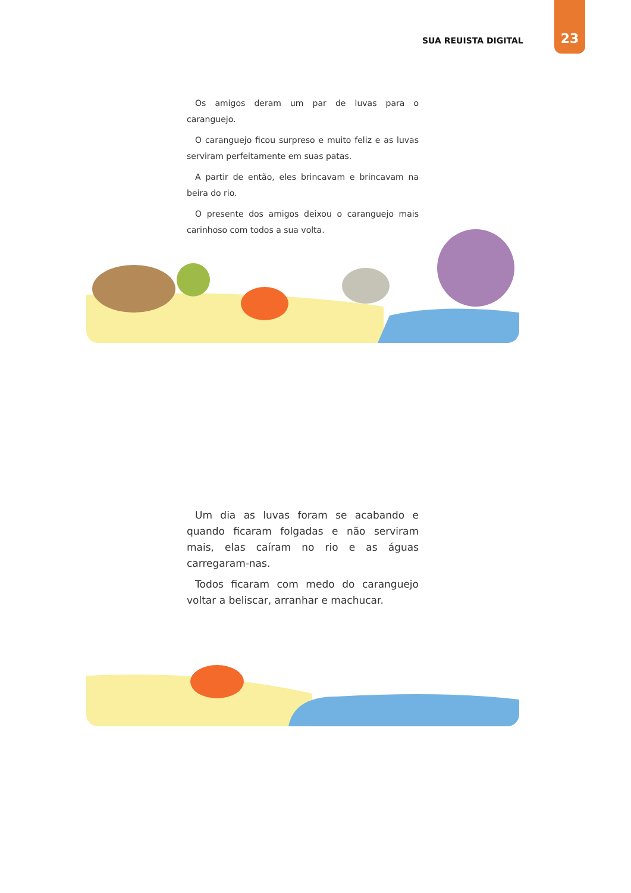SUA REUISTA DIGITAL
23
Os amigos deram um par de luvas para o caranguejo.
O caranguejo ficou surpreso e muito feliz e as luvas serviram perfeitamente em suas patas.
A partir de então, eles brincavam e brincavam na beira do rio.
O presente dos amigos deixou o caranguejo mais carinhoso com todos a sua volta.
Um dia as luvas foram se acabando e quando ficaram folgadas e não serviram mais, elas caíram no rio e as águas carregaram-nas.
Todos ficaram com medo do caranguejo voltar a beliscar, arranhar e machucar.